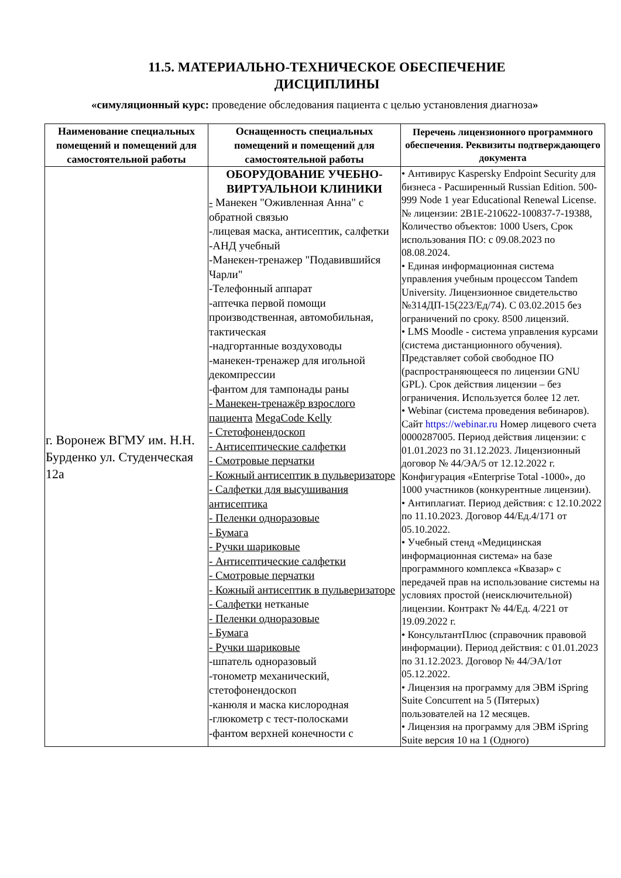11.5. МАТЕРИАЛЬНО-ТЕХНИЧЕСКОЕ ОБЕСПЕЧЕНИЕ
ДИСЦИПЛИНЫ
«симуляционный курс: проведение обследования пациента с целью установления диагноза»
| Наименование специальных помещений и помещений для самостоятельной работы | Оснащенность специальных помещений и помещений для самостоятельной работы | Перечень лицензионного программного обеспечения. Реквизиты подтверждающего документа |
| --- | --- | --- |
| г. Воронеж ВГМУ им. Н.Н. Бурденко ул. Студенческая 12а | ОБОРУДОВАНИЕ УЧЕБНО-ВИРТУАЛЬНОИ КЛИНИКИ - Манекен "Оживленная Анна" с обратной связью -лицевая маска, антисептик, салфетки -АНД учебный -Манекен-тренажер "Подавившийся Чарли" -Телефонный аппарат -аптечка первой помощи производственная, автомобильная, тактическая -надгортанные воздуховоды -манекен-тренажер для игольной декомпрессии -фантом для тампонады раны - Манекен-тренажёр взрослого пациента MegaCode Kelly - Стетофонендоскоп - Антисептические салфетки - Смотровые перчатки - Кожный антисептик в пульверизаторе - Салфетки для высушивания антисептика - Пеленки одноразовые - Бумага - Ручки шариковые - Антисептические салфетки - Смотровые перчатки - Кожный антисептик в пульверизаторе - Салфетки нетканые - Пеленки одноразовые - Бумага - Ручки шариковые -шпатель одноразовый -тонометр механический, стетофонендоскоп -канюля и маска кислородная -глюкометр с тест-полосками -фантом верхней конечности с | • Антивирус Kaspersky Endpoint Security для бизнеса - Расширенный Russian Edition. 500-999 Node 1 year Educational Renewal License. № лицензии: 2B1E-210622-100837-7-19388, Количество объектов: 1000 Users, Срок использования ПО: с 09.08.2023 по 08.08.2024. • Единая информационная система управления учебным процессом Tandem University. Лицензионное свидетельство №314ДП-15(223/Ед/74). С 03.02.2015 без ограничений по сроку. 8500 лицензий. • LMS Moodle - система управления курсами (система дистанционного обучения). Представляет собой свободное ПО (распространяющееся по лицензии GNU GPL). Срок действия лицензии – без ограничения. Используется более 12 лет. • Webinar (система проведения вебинаров). Сайт https://webinar.ru Номер лицевого счета 0000287005. Период действия лицензии: с 01.01.2023 по 31.12.2023. Лицензионный договор № 44/ЭА/5 от 12.12.2022 г. Конфигурация «Enterprise Total -1000», до 1000 участников (конкурентные лицензии). • Антиплагиат. Период действия: с 12.10.2022 по 11.10.2023. Договор 44/Ед.4/171 от 05.10.2022. • Учебный стенд «Медицинская информационная система» на базе программного комплекса «Квазар» с передачей прав на использование системы на условиях простой (неисключительной) лицензии. Контракт № 44/Ед. 4/221 от 19.09.2022 г. • КонсультантПлюс (справочник правовой информации). Период действия: с 01.01.2023 по 31.12.2023. Договор № 44/ЭА/1от 05.12.2022. • Лицензия на программу для ЭВМ iSpring Suite Concurrent на 5 (Пятерых) пользователей на 12 месяцев. • Лицензия на программу для ЭВМ iSpring Suite версия 10 на 1 (Одного) |